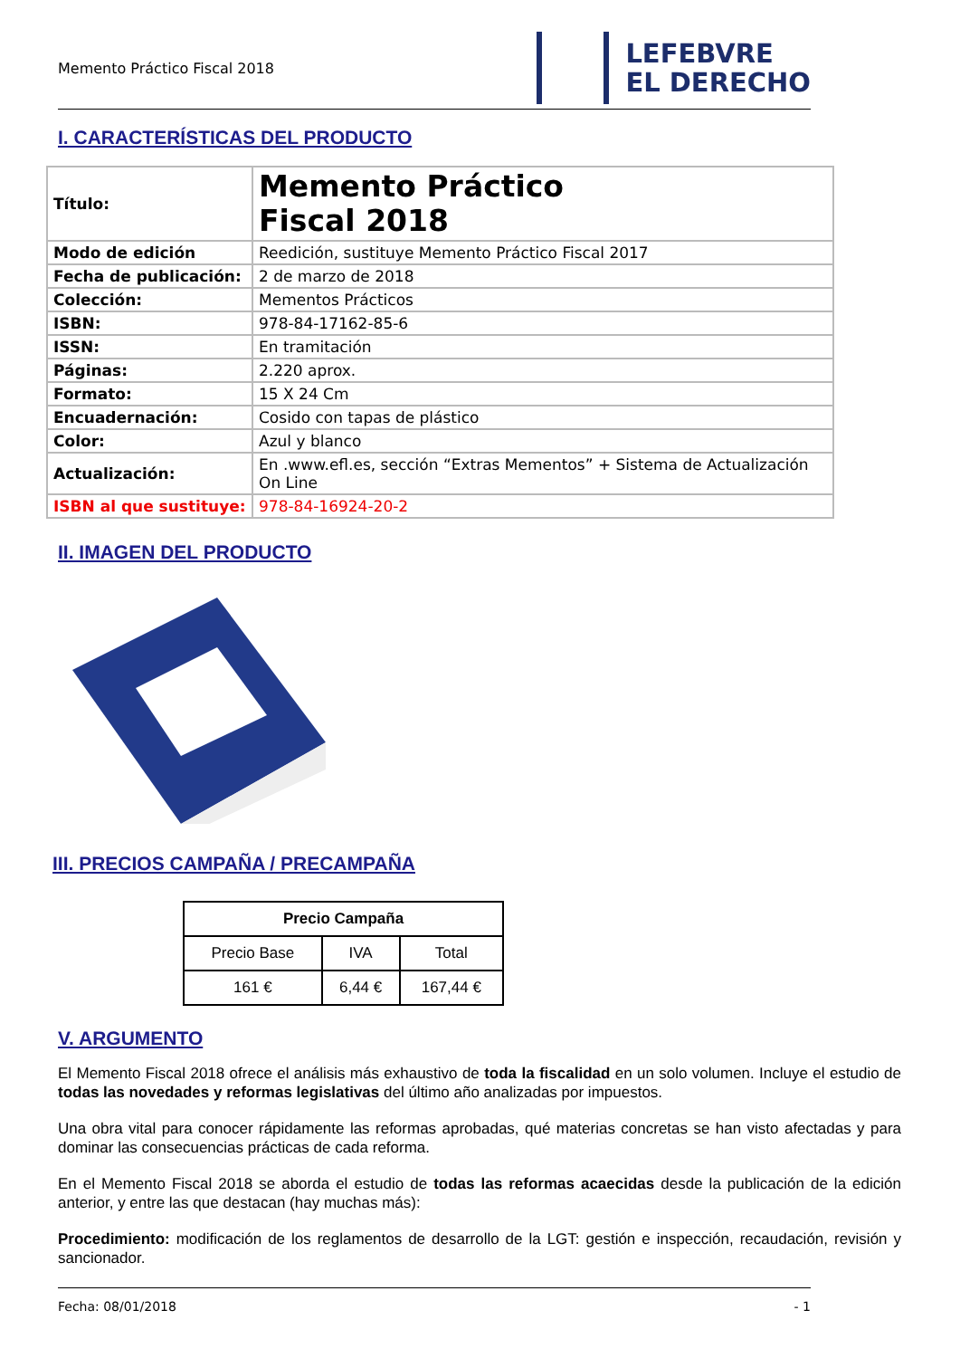Memento Práctico Fiscal 2018
LEFEBVRE
EL DERECHO
I. CARACTERÍSTICAS DEL PRODUCTO
| Título: | Memento Práctico Fiscal 2018 |
| Modo de edición | Reedición, sustituye Memento Práctico Fiscal 2017 |
| Fecha de publicación: | 2 de marzo de 2018 |
| Colección: | Mementos Prácticos |
| ISBN: | 978-84-17162-85-6 |
| ISSN: | En tramitación |
| Páginas: | 2.220 aprox. |
| Formato: | 15 X 24 Cm |
| Encuadernación: | Cosido con tapas de plástico |
| Color: | Azul y blanco |
| Actualización: | En .www.efl.es, sección “Extras Mementos” + Sistema de Actualización On Line |
| ISBN al que sustituye: | 978-84-16924-20-2 |
II. IMAGEN DEL PRODUCTO
III. PRECIOS CAMPAÑA / PRECAMPAÑA
| Precio Campaña | | |
| --- | --- | --- |
| Precio Base | IVA | Total |
| 161 € | 6,44 € | 167,44 € |
V. ARGUMENTO
El Memento Fiscal 2018 ofrece el análisis más exhaustivo de toda la fiscalidad en un solo volumen. Incluye el estudio de todas las novedades y reformas legislativas del último año analizadas por impuestos.
Una obra vital para conocer rápidamente las reformas aprobadas, qué materias concretas se han visto afectadas y para dominar las consecuencias prácticas de cada reforma.
En el Memento Fiscal 2018 se aborda el estudio de todas las reformas acaecidas desde la publicación de la edición anterior, y entre las que destacan (hay muchas más):
Procedimiento: modificación de los reglamentos de desarrollo de la LGT: gestión e inspección, recaudación, revisión y sancionador.
Fecha: 08/01/2018 - 1